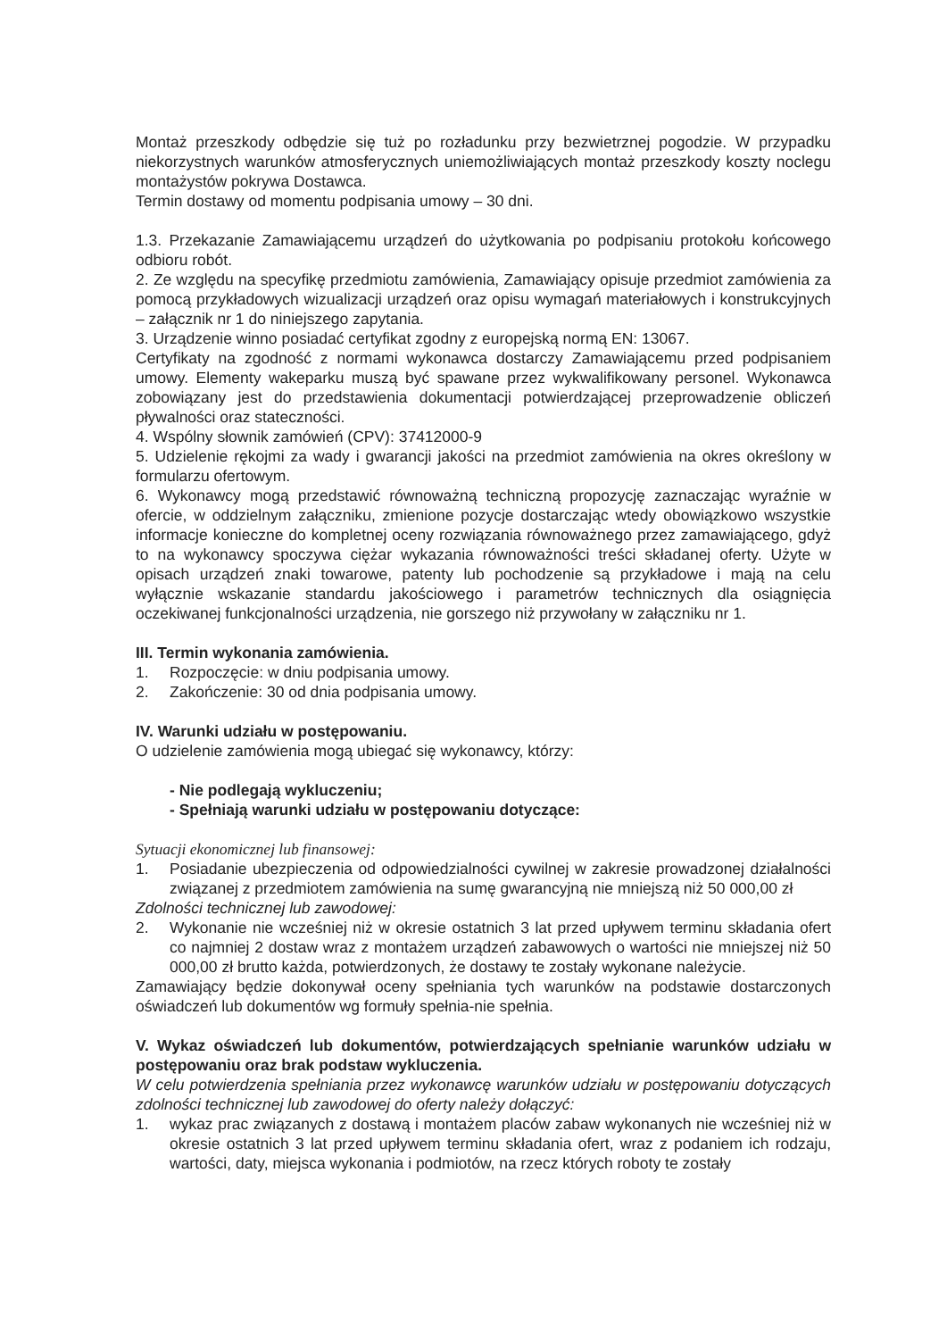Montaż przeszkody odbędzie się tuż po rozładunku przy bezwietrznej pogodzie. W przypadku niekorzystnych warunków atmosferycznych uniemożliwiających montaż przeszkody koszty noclegu montażystów pokrywa Dostawca.
Termin dostawy od momentu podpisania umowy – 30 dni.
1.3. Przekazanie Zamawiającemu urządzeń do użytkowania po podpisaniu protokołu końcowego odbioru robót.
2. Ze względu na specyfikę przedmiotu zamówienia, Zamawiający opisuje przedmiot zamówienia za pomocą przykładowych wizualizacji urządzeń oraz opisu wymagań materiałowych i konstrukcyjnych – załącznik nr 1 do niniejszego zapytania.
3. Urządzenie winno posiadać certyfikat zgodny z europejską normą EN: 13067.
Certyfikaty na zgodność z normami wykonawca dostarczy Zamawiającemu przed podpisaniem umowy. Elementy wakeparku muszą być spawane przez wykwalifikowany personel. Wykonawca zobowiązany jest do przedstawienia dokumentacji potwierdzającej przeprowadzenie obliczeń pływalności oraz stateczności.
4. Wspólny słownik zamówień (CPV): 37412000-9
5. Udzielenie rękojmi za wady i gwarancji jakości na przedmiot zamówienia na okres określony w formularzu ofertowym.
6. Wykonawcy mogą przedstawić równoważną techniczną propozycję zaznaczając wyraźnie w ofercie, w oddzielnym załączniku, zmienione pozycje dostarczając wtedy obowiązkowo wszystkie informacje konieczne do kompletnej oceny rozwiązania równoważnego przez zamawiającego, gdyż to na wykonawcy spoczywa ciężar wykazania równoważności treści składanej oferty. Użyte w opisach urządzeń znaki towarowe, patenty lub pochodzenie są przykładowe i mają na celu wyłącznie wskazanie standardu jakościowego i parametrów technicznych dla osiągnięcia oczekiwanej funkcjonalności urządzenia, nie gorszego niż przywołany w załączniku nr 1.
III. Termin wykonania zamówienia.
1. Rozpoczęcie: w dniu podpisania umowy.
2. Zakończenie: 30 od dnia podpisania umowy.
IV. Warunki udziału w postępowaniu.
O udzielenie zamówienia mogą ubiegać się wykonawcy, którzy:
- Nie podlegają wykluczeniu;
- Spełniają warunki udziału w postępowaniu dotyczące:
Sytuacji ekonomicznej lub finansowej:
1. Posiadanie ubezpieczenia od odpowiedzialności cywilnej w zakresie prowadzonej działalności związanej z przedmiotem zamówienia na sumę gwarancyjną nie mniejszą niż 50 000,00 zł
Zdolności technicznej lub zawodowej:
2. Wykonanie nie wcześniej niż w okresie ostatnich 3 lat przed upływem terminu składania ofert co najmniej 2 dostaw wraz z montażem urządzeń zabawowych o wartości nie mniejszej niż 50 000,00 zł brutto każda, potwierdzonych, że dostawy te zostały wykonane należycie.
Zamawiający będzie dokonywał oceny spełniania tych warunków na podstawie dostarczonych oświadczeń lub dokumentów wg formuły spełnia-nie spełnia.
V. Wykaz oświadczeń lub dokumentów, potwierdzających spełnianie warunków udziału w postępowaniu oraz brak podstaw wykluczenia.
W celu potwierdzenia spełniania przez wykonawcę warunków udziału w postępowaniu dotyczących zdolności technicznej lub zawodowej do oferty należy dołączyć:
1. wykaz prac związanych z dostawą i montażem placów zabaw wykonanych nie wcześniej niż w okresie ostatnich 3 lat przed upływem terminu składania ofert, wraz z podaniem ich rodzaju, wartości, daty, miejsca wykonania i podmiotów, na rzecz których roboty te zostały